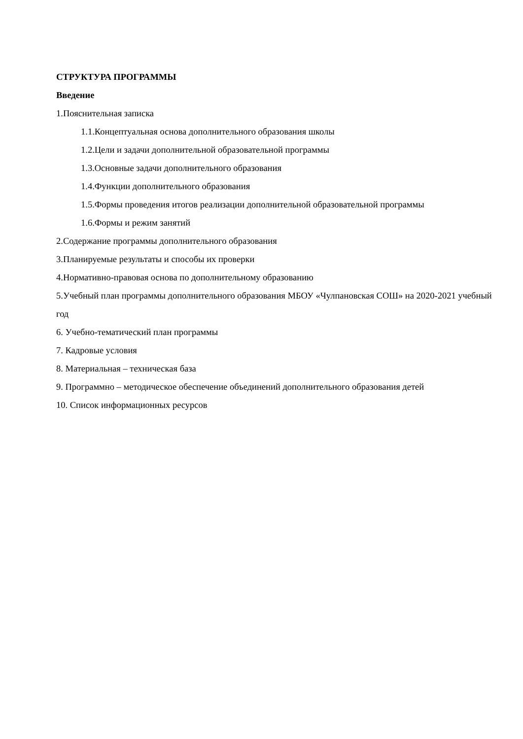СТРУКТУРА ПРОГРАММЫ
Введение
1.Пояснительная записка
1.1.Концептуальная основа дополнительного образования школы
1.2.Цели и задачи дополнительной образовательной программы
1.3.Основные задачи дополнительного образования
1.4.Функции дополнительного образования
1.5.Формы проведения итогов реализации дополнительной образовательной программы
1.6.Формы и режим занятий
2.Содержание программы дополнительного образования
3.Планируемые результаты и способы их проверки
4.Нормативно-правовая основа по дополнительному образованию
5.Учебный план программы дополнительного образования МБОУ «Чулпановская СОШ» на 2020-2021 учебный год
6. Учебно-тематический план программы
7. Кадровые условия
8. Материальная – техническая база
9. Программно – методическое обеспечение объединений дополнительного образования детей
10. Список информационных ресурсов